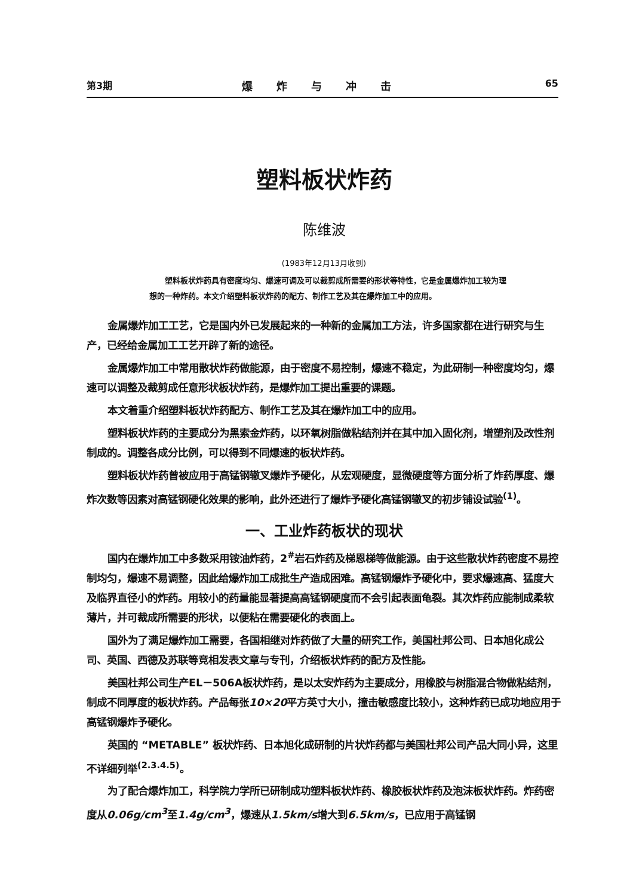第3期 爆炸与冲击 65
塑料板状炸药
陈维波
(1983年12月13月收到)
塑料板状炸药具有密度均匀、爆速可调及可以裁剪成所需要的形状等特性，它是金属爆炸加工较为理想的一种炸药。本文介绍塑料板状炸药的配方、制作工艺及其在爆炸加工中的应用。
金属爆炸加工工艺，它是国内外已发展起来的一种新的金属加工方法，许多国家都在进行研究与生产，已经给金属加工工艺开辟了新的途径。
金属爆炸加工中常用散状炸药做能源，由于密度不易控制，爆速不稳定，为此研制一种密度均匀，爆速可以调整及裁剪成任意形状板状炸药，是爆炸加工提出重要的课题。
本文着重介绍塑料板状炸药配方、制作工艺及其在爆炸加工中的应用。
塑料板状炸药的主要成分为黑索金炸药，以环氧树脂做粘结剂并在其中加入固化剂，增塑剂及改性剂制成的。调整各成分比例，可以得到不同爆速的板状炸药。
塑料板状炸药曾被应用于高锰钢辙叉爆炸予硬化，从宏观硬度，显微硬度等方面分析了炸药厚度、爆炸次数等因素对高锰钢硬化效果的影响，此外还进行了爆炸予硬化高锰钢辙叉的初步铺设试验<sup>(1)</sup>。
一、工业炸药板状的现状
国内在爆炸加工中多数采用铵油炸药，2<sup>#</sup>岩石炸药及梯恩梯等做能源。由于这些散状炸药密度不易控制均匀，爆速不易调整，因此给爆炸加工成批生产造成困难。高锰钢爆炸予硬化中，要求爆速高、猛度大及临界直径小的炸药。用较小的药量能显著提高高锰钢硬度而不会引起表面龟裂。其次炸药应能制成柔软薄片，并可裁成所需要的形状，以便粘在需要硬化的表面上。
国外为了满足爆炸加工需要，各国相继对炸药做了大量的研究工作，美国杜邦公司、日本旭化成公司、英国、西德及苏联等竞相发表文章与专刊，介绍板状炸药的配方及性能。
美国杜邦公司生产EL－506A板状炸药，是以太安炸药为主要成分，用橡胶与树脂混合物做粘结剂，制成不同厚度的板状炸药。产品每张10×20平方英寸大小，撞击敏感度比较小，这种炸药已成功地应用于高锰钢爆炸予硬化。
英国的 “METABLE” 板状炸药、日本旭化成研制的片状炸药都与美国杜邦公司产品大同小异，这里不详细列举<sup>(2.3.4.5)</sup>。
为了配合爆炸加工，科学院力学所已研制成功塑料板状炸药、橡胶板状炸药及泡沫板状炸药。炸药密度从0.06g/cm<sup>3</sup>至1.4g/cm<sup>3</sup>，爆速从1.5km/s增大到6.5km/s，已应用于高锰钢